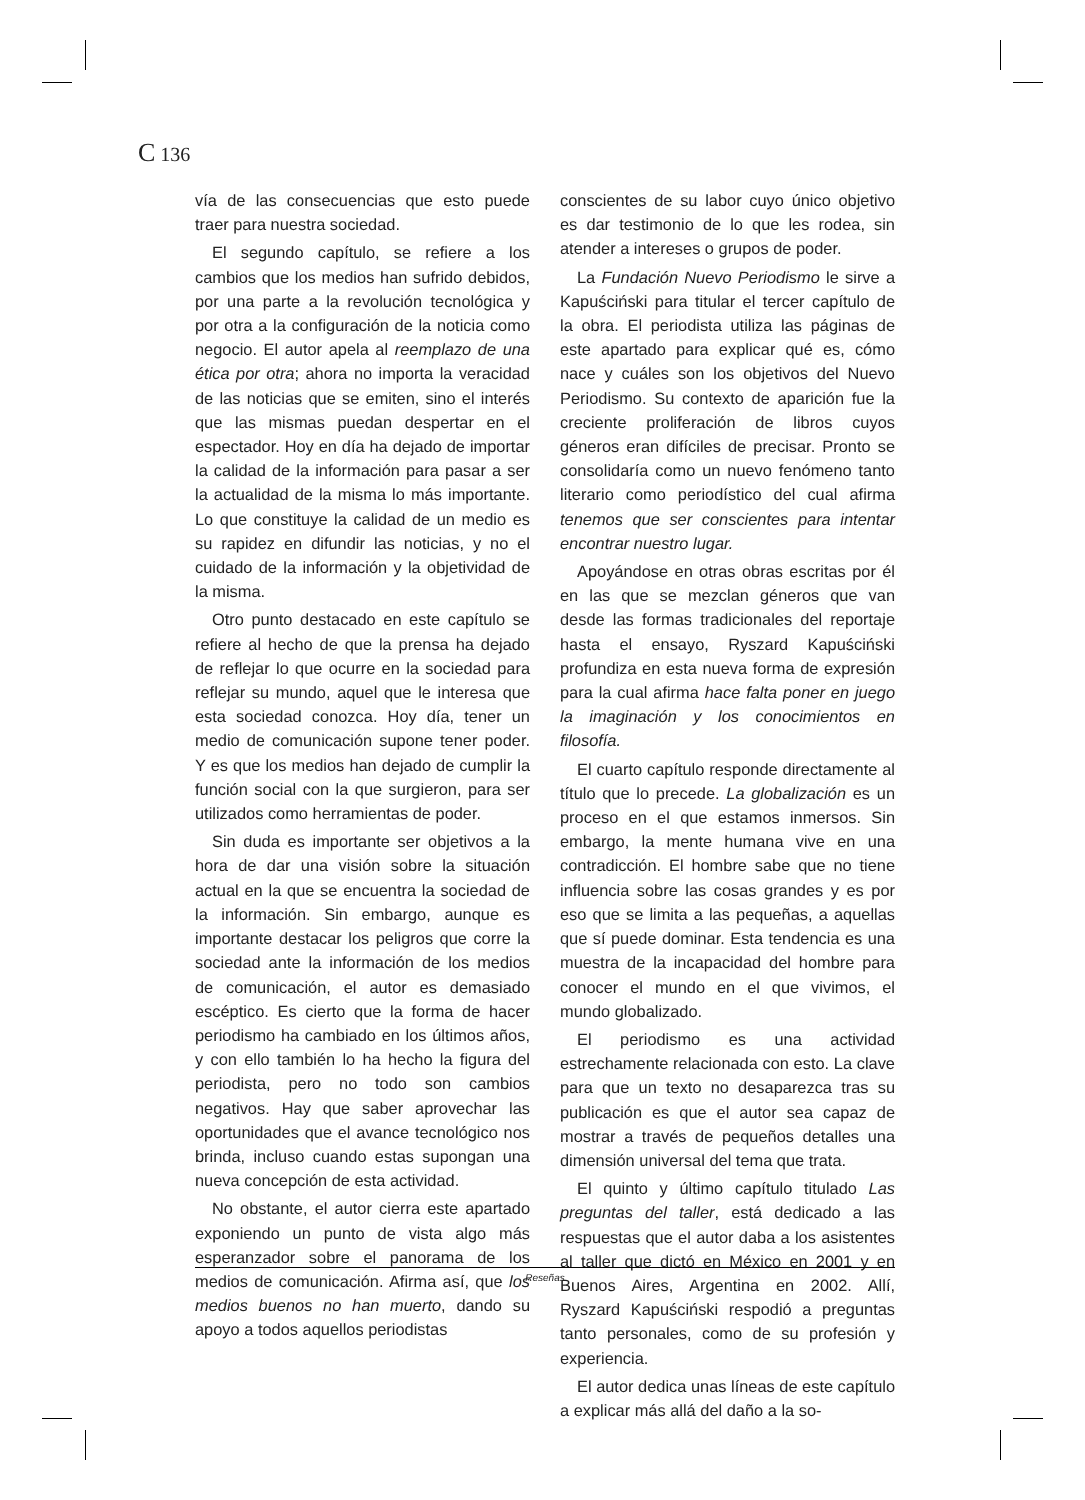C 136
vía de las consecuencias que esto puede traer para nuestra sociedad.
El segundo capítulo, se refiere a los cambios que los medios han sufrido debidos, por una parte a la revolución tecnológica y por otra a la configuración de la noticia como negocio. El autor apela al reemplazo de una ética por otra; ahora no importa la veracidad de las noticias que se emiten, sino el interés que las mismas puedan despertar en el espectador. Hoy en día ha dejado de importar la calidad de la información para pasar a ser la actualidad de la misma lo más importante. Lo que constituye la calidad de un medio es su rapidez en difundir las noticias, y no el cuidado de la información y la objetividad de la misma.
Otro punto destacado en este capítulo se refiere al hecho de que la prensa ha dejado de reflejar lo que ocurre en la sociedad para reflejar su mundo, aquel que le interesa que esta sociedad conozca. Hoy día, tener un medio de comunicación supone tener poder. Y es que los medios han dejado de cumplir la función social con la que surgieron, para ser utilizados como herramientas de poder.
Sin duda es importante ser objetivos a la hora de dar una visión sobre la situación actual en la que se encuentra la sociedad de la información. Sin embargo, aunque es importante destacar los peligros que corre la sociedad ante la información de los medios de comunicación, el autor es demasiado escéptico. Es cierto que la forma de hacer periodismo ha cambiado en los últimos años, y con ello también lo ha hecho la figura del periodista, pero no todo son cambios negativos. Hay que saber aprovechar las oportunidades que el avance tecnológico nos brinda, incluso cuando estas supongan una nueva concepción de esta actividad.
No obstante, el autor cierra este apartado exponiendo un punto de vista algo más esperanzador sobre el panorama de los medios de comunicación. Afirma así, que los medios buenos no han muerto, dando su apoyo a todos aquellos periodistas
conscientes de su labor cuyo único objetivo es dar testimonio de lo que les rodea, sin atender a intereses o grupos de poder.
La Fundación Nuevo Periodismo le sirve a Kapuściński para titular el tercer capítulo de la obra. El periodista utiliza las páginas de este apartado para explicar qué es, cómo nace y cuáles son los objetivos del Nuevo Periodismo. Su contexto de aparición fue la creciente proliferación de libros cuyos géneros eran difíciles de precisar. Pronto se consolidaría como un nuevo fenómeno tanto literario como periodístico del cual afirma tenemos que ser conscientes para intentar encontrar nuestro lugar.
Apoyándose en otras obras escritas por él en las que se mezclan géneros que van desde las formas tradicionales del reportaje hasta el ensayo, Ryszard Kapuściński profundiza en esta nueva forma de expresión para la cual afirma hace falta poner en juego la imaginación y los conocimientos en filosofía.
El cuarto capítulo responde directamente al título que lo precede. La globalización es un proceso en el que estamos inmersos. Sin embargo, la mente humana vive en una contradicción. El hombre sabe que no tiene influencia sobre las cosas grandes y es por eso que se limita a las pequeñas, a aquellas que sí puede dominar. Esta tendencia es una muestra de la incapacidad del hombre para conocer el mundo en el que vivimos, el mundo globalizado.
El periodismo es una actividad estrechamente relacionada con esto. La clave para que un texto no desaparezca tras su publicación es que el autor sea capaz de mostrar a través de pequeños detalles una dimensión universal del tema que trata.
El quinto y último capítulo titulado Las preguntas del taller, está dedicado a las respuestas que el autor daba a los asistentes al taller que dictó en México en 2001 y en Buenos Aires, Argentina en 2002. Allí, Ryszard Kapuściński respodió a preguntas tanto personales, como de su profesión y experiencia.
El autor dedica unas líneas de este capítulo a explicar más allá del daño a la so-
Reseñas